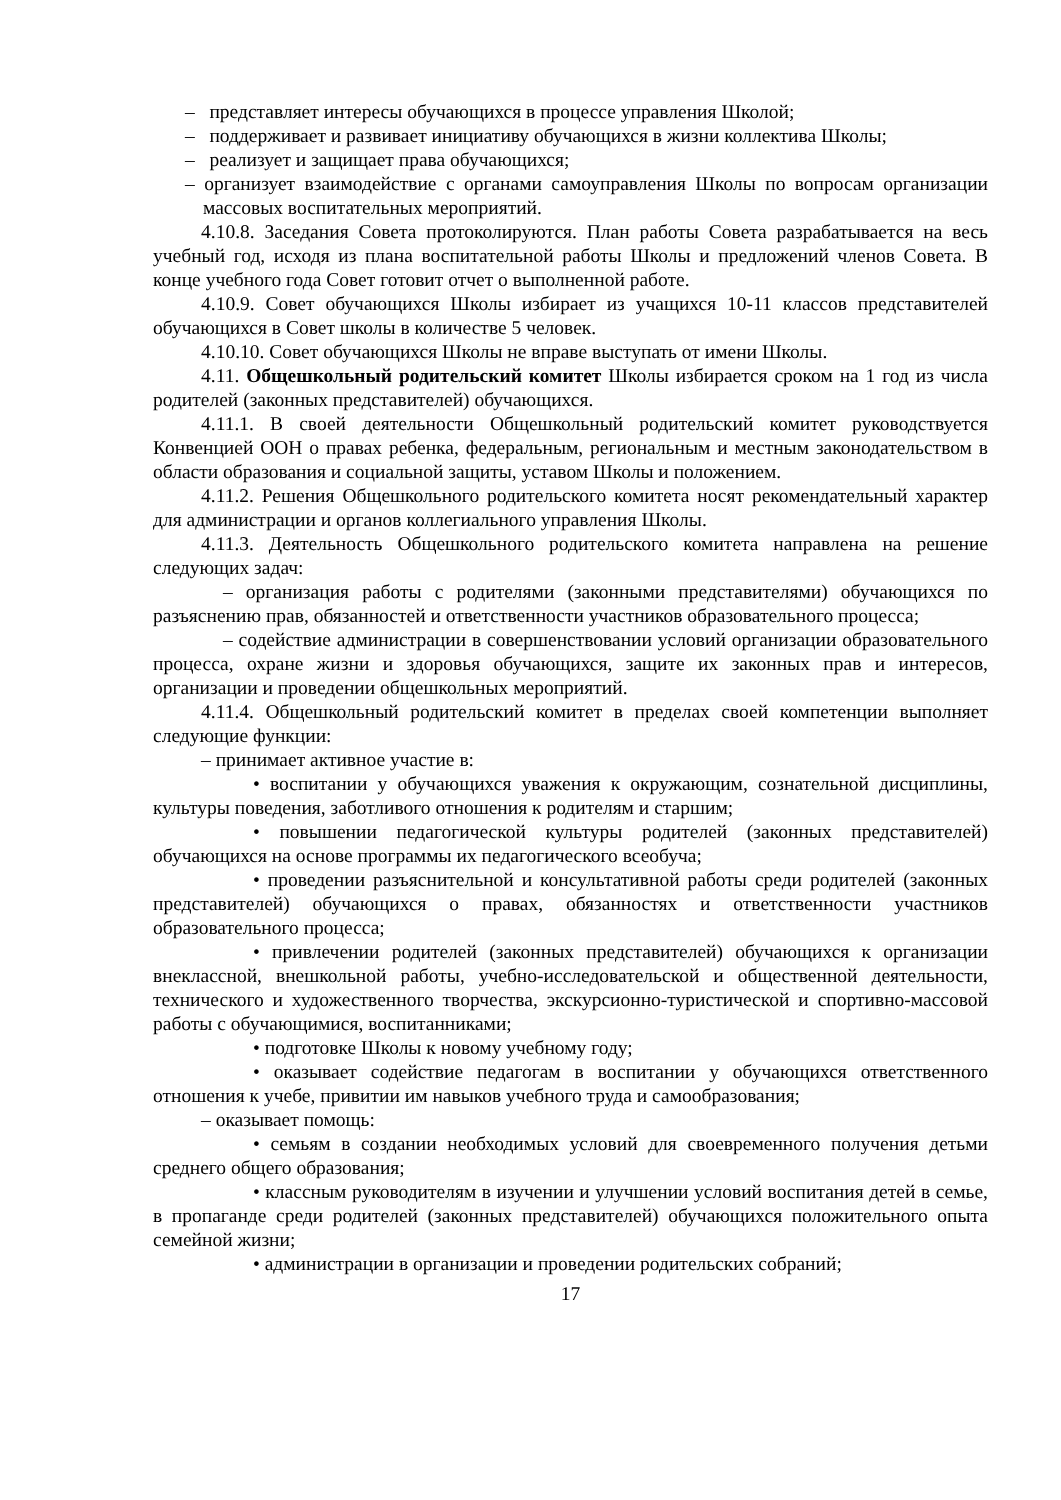– представляет интересы обучающихся в процессе управления Школой;
– поддерживает и развивает инициативу обучающихся в жизни коллектива Школы;
– реализует и защищает права обучающихся;
– организует взаимодействие с органами самоуправления Школы по вопросам организации массовых воспитательных мероприятий.
4.10.8. Заседания Совета протоколируются. План работы Совета разрабатывается на весь учебный год, исходя из плана воспитательной работы Школы и предложений членов Совета. В конце учебного года Совет готовит отчет о выполненной работе.
4.10.9. Совет обучающихся Школы избирает из учащихся 10-11 классов представителей обучающихся в Совет школы в количестве 5 человек.
4.10.10. Совет обучающихся Школы не вправе выступать от имени Школы.
4.11. Общешкольный родительский комитет Школы избирается сроком на 1 год из числа родителей (законных представителей) обучающихся.
4.11.1. В своей деятельности Общешкольный родительский комитет руководствуется Конвенцией ООН о правах ребенка, федеральным, региональным и местным законодательством в области образования и социальной защиты, уставом Школы и положением.
4.11.2. Решения Общешкольного родительского комитета носят рекомендательный характер для администрации и органов коллегиального управления Школы.
4.11.3. Деятельность Общешкольного родительского комитета направлена на решение следующих задач:
– организация работы с родителями (законными представителями) обучающихся по разъяснению прав, обязанностей и ответственности участников образовательного процесса;
– содействие администрации в совершенствовании условий организации образовательного процесса, охране жизни и здоровья обучающихся, защите их законных прав и интересов, организации и проведении общешкольных мероприятий.
4.11.4. Общешкольный родительский комитет в пределах своей компетенции выполняет следующие функции:
– принимает активное участие в:
• воспитании у обучающихся уважения к окружающим, сознательной дисциплины, культуры поведения, заботливого отношения к родителям и старшим;
• повышении педагогической культуры родителей (законных представителей) обучающихся на основе программы их педагогического всеобуча;
• проведении разъяснительной и консультативной работы среди родителей (законных представителей) обучающихся о правах, обязанностях и ответственности участников образовательного процесса;
• привлечении родителей (законных представителей) обучающихся к организации внеклассной, внешкольной работы, учебно-исследовательской и общественной деятельности, технического и художественного творчества, экскурсионно-туристической и спортивно-массовой работы с обучающимися, воспитанниками;
• подготовке Школы к новому учебному году;
• оказывает содействие педагогам в воспитании у обучающихся ответственного отношения к учебе, привитии им навыков учебного труда и самообразования;
– оказывает помощь:
• семьям в создании необходимых условий для своевременного получения детьми среднего общего образования;
• классным руководителям в изучении и улучшении условий воспитания детей в семье, в пропаганде среди родителей (законных представителей) обучающихся положительного опыта семейной жизни;
• администрации в организации и проведении родительских собраний;
17